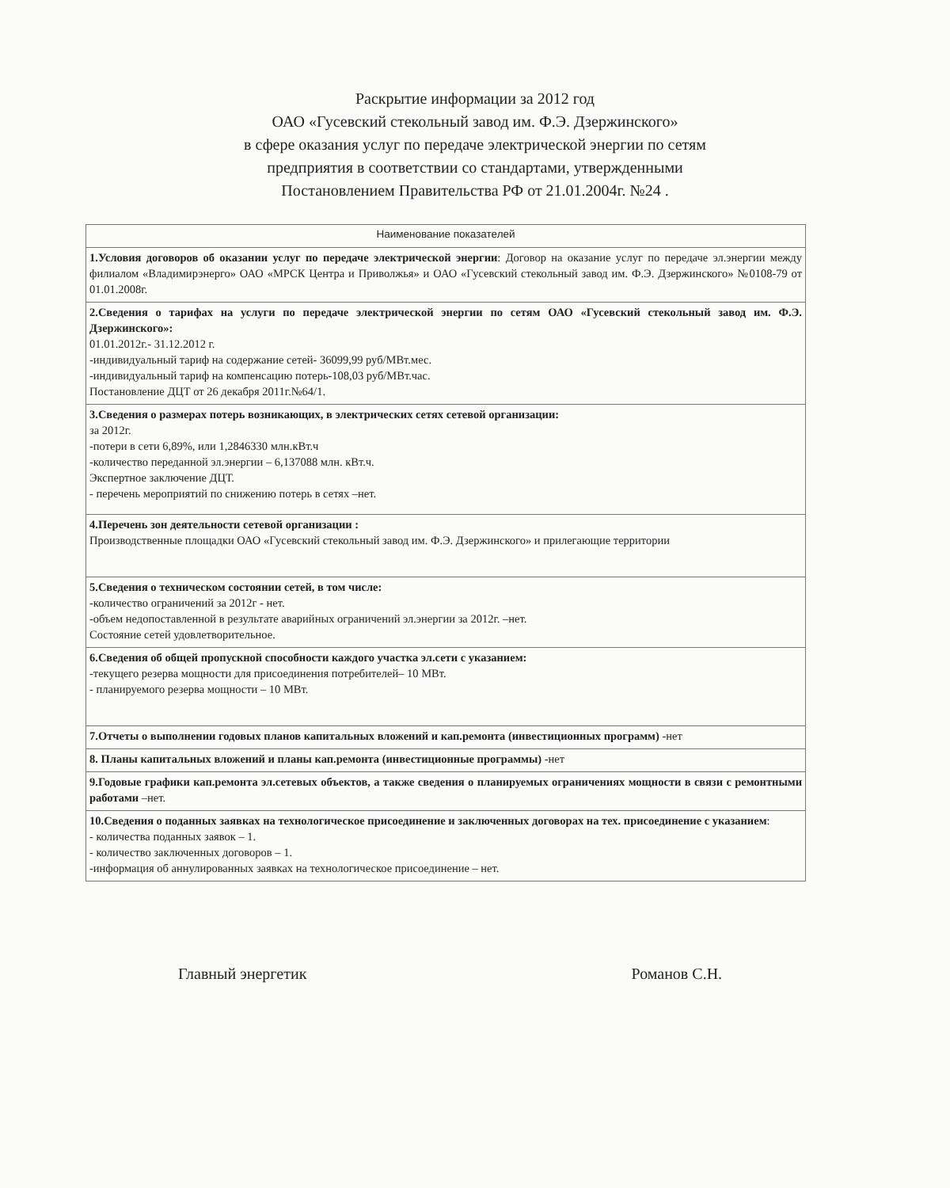Раскрытие информации за 2012 год
ОАО «Гусевский стекольный завод им. Ф.Э. Дзержинского»
в сфере оказания услуг по передаче электрической энергии по сетям
предприятия в соответствии со стандартами, утвержденными
Постановлением Правительства РФ от 21.01.2004г. №24 .
| Наименование показателей |
| --- |
| 1.Условия договоров об оказании услуг по передаче электрической энергии : Договор на оказание услуг по передаче эл.энергии между филиалом «Владимирэнерго» ОАО «МРСК Центра и Приволжья» и ОАО «Гусевский стекольный завод им. Ф.Э. Дзержинского» №0108-79 от 01.01.2008г. |
| 2.Сведения о тарифах на услуги по передаче электрической энергии по сетям ОАО «Гусевский стекольный завод им. Ф.Э. Дзержинского»: 01.01.2012г.- 31.12.2012 г. -индивидуальный тариф на содержание сетей- 36099,99 руб/МВт.мес. -индивидуальный тариф на компенсацию потерь-108,03 руб/МВт.час. Постановление ДЦТ от 26 декабря 2011г.№64/1. |
| 3.Сведения о размерах потерь возникающих, в электрических сетях сетевой организации: за 2012г. -потери в сети 6,89%, или 1,2846330 млн.кВт.ч -количество переданной эл.энергии – 6,137088 млн. кВт.ч. Экспертное заключение ДЦТ. - перечень мероприятий по снижению потерь в сетях –нет. |
| 4.Перечень зон деятельности сетевой организации : Производственные площадки ОАО «Гусевский стекольный завод им. Ф.Э. Дзержинского» и прилегающие территории |
| 5.Сведения о техническом состоянии сетей, в том числе: -количество ограничений за 2012г - нет. -объем недопоставленной в результате аварийных ограничений эл.энергии за 2012г. –нет. Состояние сетей удовлетворительное. |
| 6.Сведения об общей пропускной способности каждого участка эл.сети с указанием: -текущего резерва мощности для присоединения потребителей– 10 МВт. - планируемого резерва мощности – 10 МВт. |
| 7.Отчеты о выполнении годовых планов капитальных вложений и кап.ремонта (инвестиционных программ) -нет |
| 8. Планы капитальных вложений и планы кап.ремонта (инвестиционные программы) -нет |
| 9.Годовые графики кап.ремонта эл.сетевых объектов, а также сведения о планируемых ограничениях мощности в связи с ремонтными работами –нет. |
| 10.Сведения о поданных заявках на технологическое присоединение и заключенных договорах на тех. присоединение с указанием : - количества поданных заявок – 1. - количество заключенных договоров – 1. -информация об аннулированных заявках на технологическое присоединение – нет. |
Главный энергетик Романов С.Н.